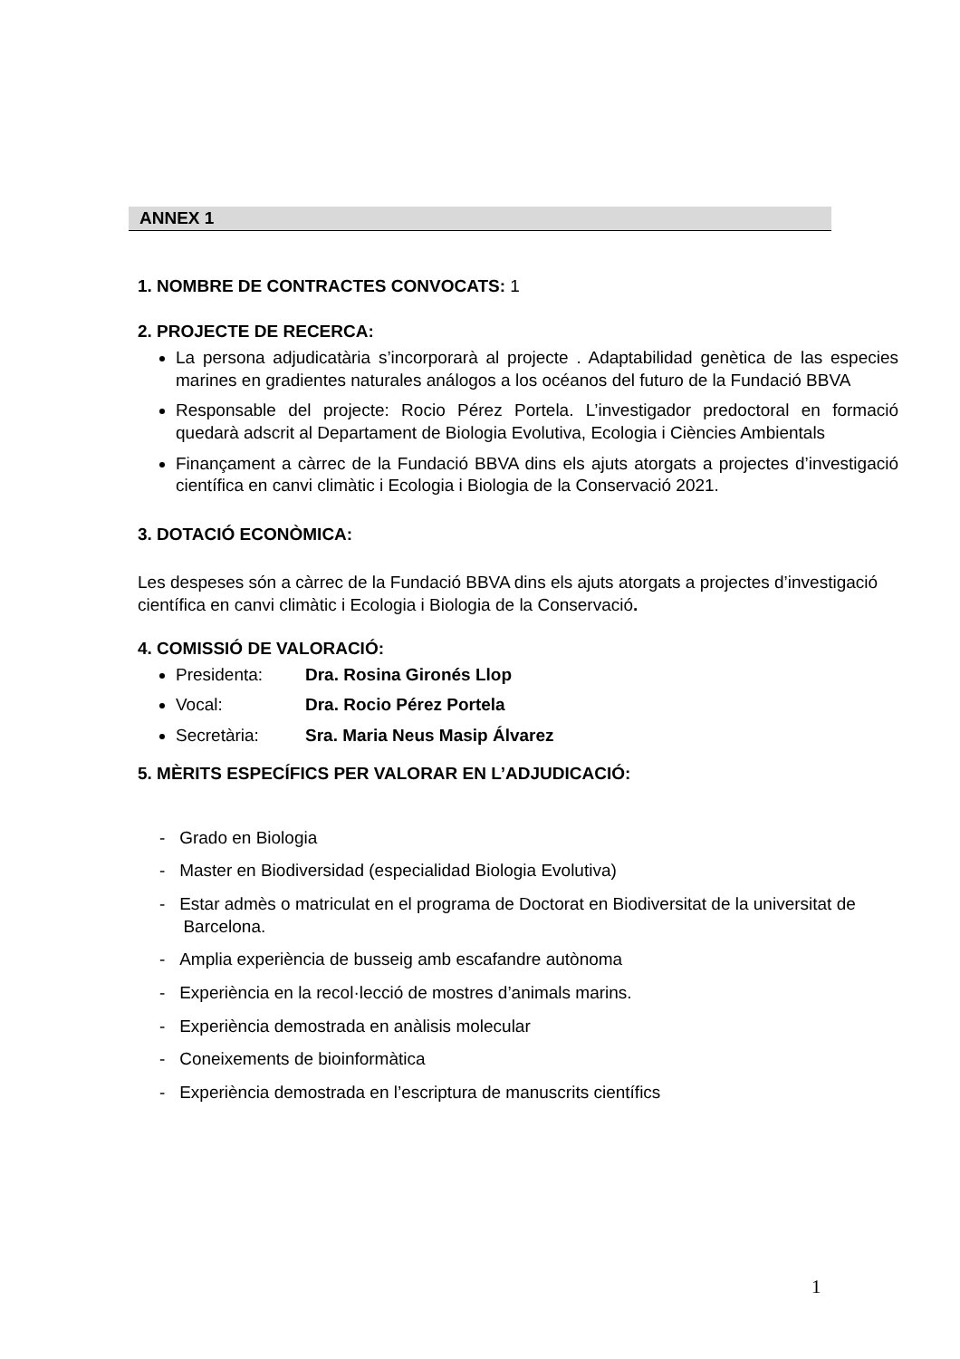ANNEX 1
1. NOMBRE DE CONTRACTES CONVOCATS: 1
2. PROJECTE DE RECERCA:
La persona adjudicatària s’incorporarà al projecte . Adaptabilidad genètica de las especies marines en gradientes naturales análogos a los océanos del futuro de la Fundació BBVA
Responsable del projecte: Rocio Pérez Portela. L’investigador predoctoral en formació quedarà adscrit al Departament de Biologia Evolutiva, Ecologia i Ciències Ambientals
Finançament a càrrec de la Fundació BBVA dins els ajuts atorgats a projectes d’investigació científica en canvi climàtic i Ecologia i Biologia de la Conservació 2021.
3. DOTACIÓ ECONÒMICA:
Les despeses són a càrrec de la Fundació BBVA dins els ajuts atorgats a projectes d’investigació científica en canvi climàtic i Ecologia i Biologia de la Conservació.
4. COMISSIÓ DE VALORACIÓ:
Presidenta: Dra. Rosina Gironés Llop
Vocal: Dra. Rocio Pérez Portela
Secretària: Sra. Maria Neus Masip Álvarez
5. MÈRITS ESPECÍFICS PER VALORAR EN L’ADJUDICACIÓ:
- Grado en Biologia
- Master en Biodiversidad (especialidad Biologia Evolutiva)
- Estar admès o matriculat en el programa de Doctorat en Biodiversitat de la universitat de
Barcelona.
- Amplia experiència de busseig amb escafandre autònoma
- Experiència en la recol·lecció de mostres d’animals marins.
- Experiència demostrada en anàlisis molecular
- Coneixements de bioinformàtica
- Experiència demostrada en l’escriptura de manuscrits científics
1